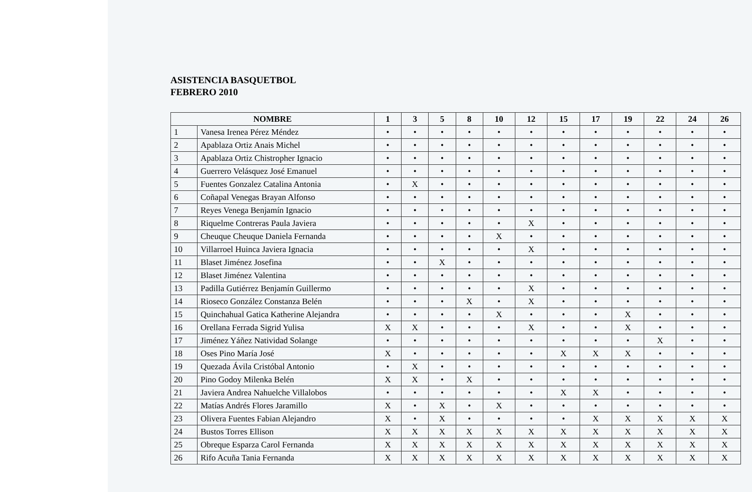ASISTENCIA BASQUETBOL
FEBRERO 2010
| NOMBRE | | 1 | 3 | 5 | 8 | 10 | 12 | 15 | 17 | 19 | 22 | 24 | 26 |
| --- | --- | --- | --- | --- | --- | --- | --- | --- | --- | --- | --- | --- | --- |
| 1 | Vanesa Irenea Pérez Méndez | • | • | • | • | • | • | • | • | • | • | • | • |
| 2 | Apablaza Ortiz Anais Michel | • | • | • | • | • | • | • | • | • | • | • | • |
| 3 | Apablaza Ortiz Chistropher Ignacio | • | • | • | • | • | • | • | • | • | • | • | • |
| 4 | Guerrero Velásquez José Emanuel | • | • | • | • | • | • | • | • | • | • | • | • |
| 5 | Fuentes Gonzalez Catalina Antonia | • | X | • | • | • | • | • | • | • | • | • | • |
| 6 | Coñapal Venegas Brayan Alfonso | • | • | • | • | • | • | • | • | • | • | • | • |
| 7 | Reyes Venega Benjamín Ignacio | • | • | • | • | • | • | • | • | • | • | • | • |
| 8 | Riquelme Contreras Paula Javiera | • | • | • | • | • | X | • | • | • | • | • | • |
| 9 | Cheuque Cheuque Daniela Fernanda | • | • | • | • | X | • | • | • | • | • | • | • |
| 10 | Villarroel Huinca Javiera Ignacia | • | • | • | • | • | X | • | • | • | • | • | • |
| 11 | Blaset Jiménez Josefina | • | • | X | • | • | • | • | • | • | • | • | • |
| 12 | Blaset Jiménez Valentina | • | • | • | • | • | • | • | • | • | • | • | • |
| 13 | Padilla Gutiérrez Benjamín Guillermo | • | • | • | • | • | X | • | • | • | • | • | • |
| 14 | Rioseco González Constanza Belén | • | • | • | X | • | X | • | • | • | • | • | • |
| 15 | Quinchahual Gatica Katherine Alejandra | • | • | • | • | X | • | • | • | X | • | • | • |
| 16 | Orellana Ferrada Sigrid Yulisa | X | X | • | • | • | X | • | • | X | • | • | • |
| 17 | Jiménez Yáñez Natividad Solange | • | • | • | • | • | • | • | • | • | X | • | • |
| 18 | Oses Pino María José | X | • | • | • | • | • | X | X | X | • | • | • |
| 19 | Quezada Ávila Cristóbal Antonio | • | X | • | • | • | • | • | • | • | • | • | • |
| 20 | Pino Godoy Milenka Belén | X | X | • | X | • | • | • | • | • | • | • | • |
| 21 | Javiera Andrea Nahuelche Villalobos | • | • | • | • | • | • | X | X | • | • | • | • |
| 22 | Matías Andrés Flores Jaramillo | X | • | X | • | X | • | • | • | • | • | • | • |
| 23 | Olivera Fuentes Fabian Alejandro | X | • | X | • | • | • | • | X | X | X | X | X |
| 24 | Bustos Torres Ellison | X | X | X | X | X | X | X | X | X | X | X | X |
| 25 | Obreque Esparza Carol Fernanda | X | X | X | X | X | X | X | X | X | X | X | X |
| 26 | Rifo Acuña Tania Fernanda | X | X | X | X | X | X | X | X | X | X | X | X |